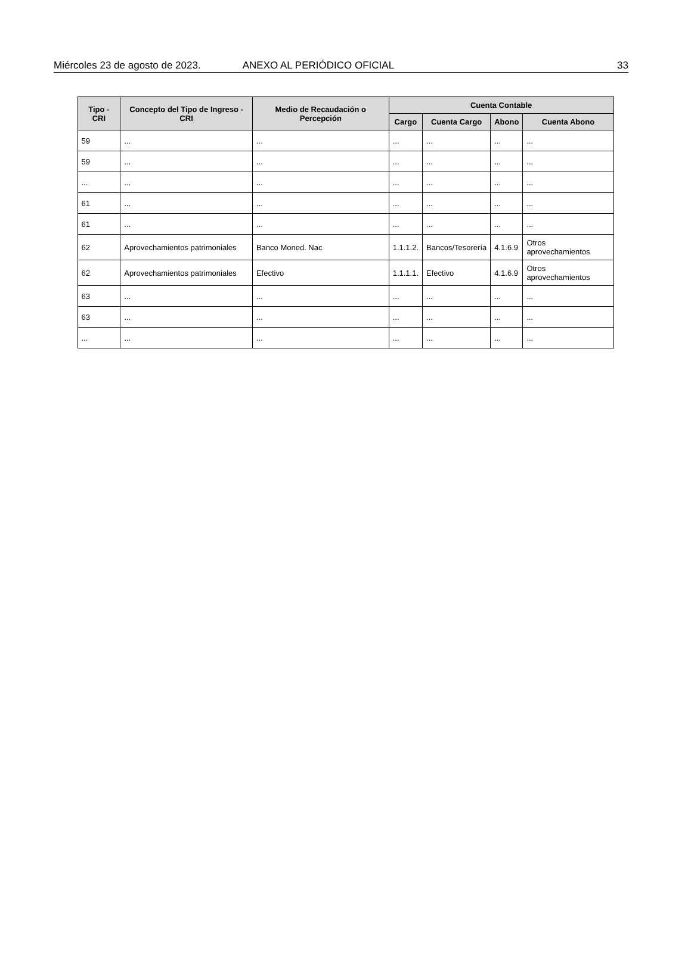Miércoles 23 de agosto de 2023. ANEXO AL PERIÓDICO OFICIAL 33
| Tipo - CRI | Concepto del Tipo de Ingreso - CRI | Medio de Recaudación o Percepción | Cuenta Contable | | | |
| --- | --- | --- | --- | --- | --- | --- |
| | | | Cargo | Cuenta Cargo | Abono | Cuenta Abono |
| 59 | ... | ... | ... | ... | ... | ... |
| 59 | ... | ... | ... | ... | ... | ... |
| ... | ... | ... | ... | ... | ... | ... |
| 61 | ... | ... | ... | ... | ... | ... |
| 61 | ... | ... | ... | ... | ... | ... |
| 62 | Aprovechamientos patrimoniales | Banco Moned. Nac | 1.1.1.2. | Bancos/Tesorería | 4.1.6.9 | Otros aprovechamientos |
| 62 | Aprovechamientos patrimoniales | Efectivo | 1.1.1.1. | Efectivo | 4.1.6.9 | Otros aprovechamientos |
| 63 | ... | ... | ... | ... | ... | ... |
| 63 | ... | ... | ... | ... | ... | ... |
| ... | ... | ... | ... | ... | ... | ... |